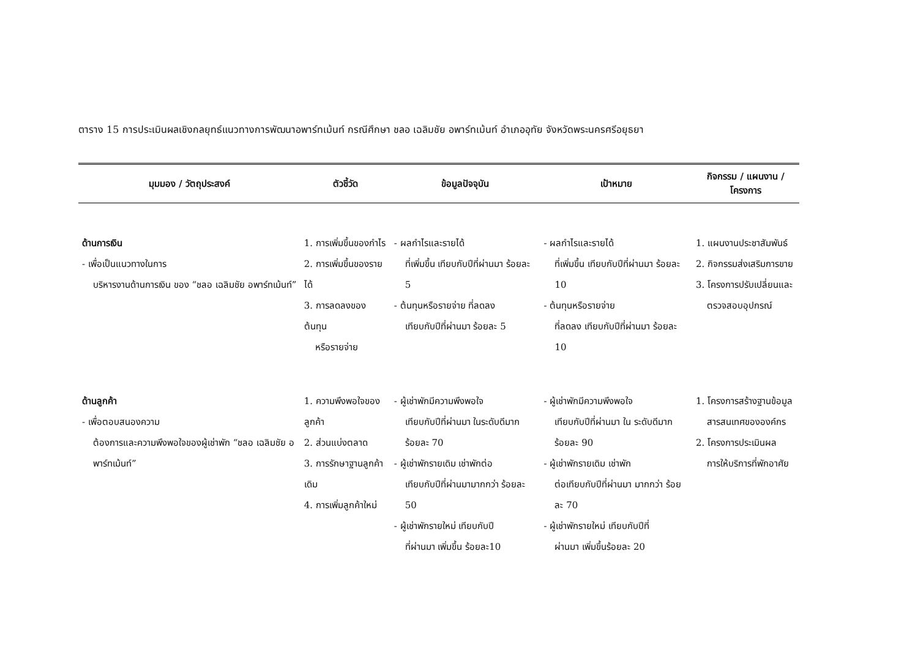ตาราง 15 การประเมินผลเชิงกลยุทธ์แนวทางการพัฒนาอพาร์ทเม้นท์ กรณีศึกษา ชลอ เฉลิมชัย อพาร์ทเม้นท์ อำเภออุทัย จังหวัดพระนครศรีอยุธยา
| มุมมอง / วัตถุประสงค์ | ตัวชี้วัด | ข้อมูลปัจจุบัน | เป้าหมาย | กิจกรรม / แผนงาน / โครงการ |
| --- | --- | --- | --- | --- |
| ด้านการเงิน - เพื่อเป็นแนวทางในการ บริหารงานด้านการเงิน ของ “ชลอ เฉลิมชัย อพาร์ทเม้นท์” | 1. การเพิ่มขึ้นของกำไร 2. การเพิ่มขึ้นของรายได้ 3. การลดลงของต้นทุน หรือรายจ่าย | - ผลกำไรและรายได้ ที่เพิ่มขึ้น เทียบกับปีที่ผ่านมา ร้อยละ 5 - ต้นทุนหรือรายจ่าย ที่ลดลง เทียบกับปีที่ผ่านมา ร้อยละ 5 | - ผลกำไรและรายได้ ที่เพิ่มขึ้น เทียบกับปีที่ผ่านมา ร้อยละ 10 - ต้นทุนหรือรายจ่าย ที่ลดลง เทียบกับปีที่ผ่านมา ร้อยละ 10 | 1. แผนงานประชาสัมพันธ์ 2. กิจกรรมส่งเสริมการขาย 3. โครงการปรับเปลี่ยนและ ตรวจสอบอุปกรณ์ |
| ด้านลูกค้า - เพื่อตอบสนองความ ต้องการและความพึงพอใจของผู้เช่าพัก “ชลอ เฉลิมชัย อพาร์ทเม้นท์” | 1. ความพึงพอใจของลูกค้า 2. ส่วนแบ่งตลาด 3. การรักษาฐานลูกค้าเดิม 4. การเพิ่มลูกค้าใหม่ | - ผู้เช่าพักมีความพึงพอใจ เทียบกับปีที่ผ่านมา ในระดับดีมาก ร้อยละ 70 - ผู้เช่าพักรายเดิม เช่าพักต่อ เทียบกับปีที่ผ่านมามากกว่า ร้อยละ 50 - ผู้เช่าพักรายใหม่ เทียบกับปี ที่ผ่านมา เพิ่มขึ้น ร้อยละ10 | - ผู้เช่าพักมีความพึงพอใจ เทียบกับปีที่ผ่านมา ใน ระดับดีมาก ร้อยละ 90 - ผู้เช่าพักรายเดิม เช่าพัก ต่อเทียบกับปีที่ผ่านมา มากกว่า ร้อยละ 70 - ผู้เช่าพักรายใหม่ เทียบกับปีที่ ผ่านมา เพิ่มขึ้นร้อยละ 20 | 1. โครงการสร้างฐานข้อมูล สารสนเทศขององค์กร 2. โครงการประเมินผล การให้บริการที่พักอาศัย |